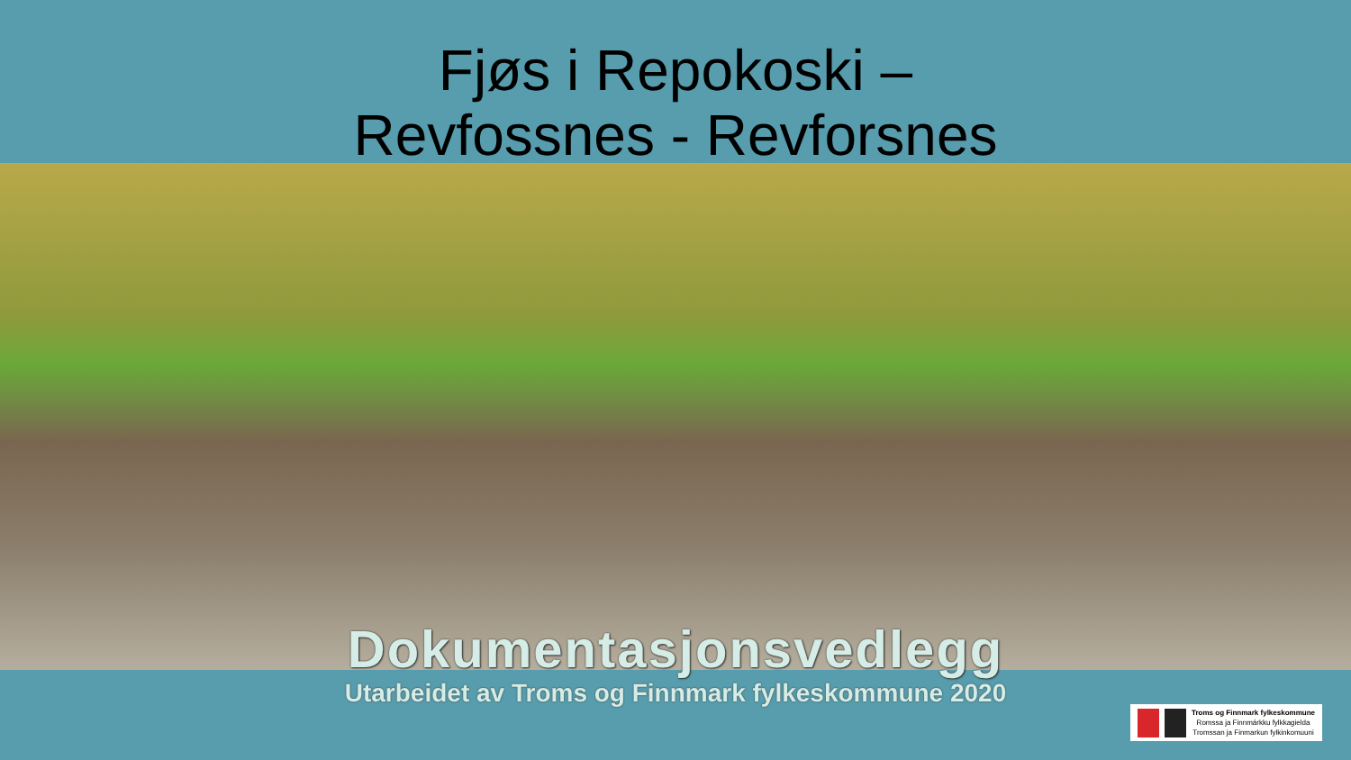Fjøs i Repokoski –
Revfossnes - Revforsnes
Dokumentasjonsvedlegg
Utarbeidet av Troms og Finnmark fylkeskommune 2020
Troms og Finnmark fylkeskommune
Romssa ja Finnmárkku fylkkagielda
Tromssan ja Finmarkun fylkinkomuuni